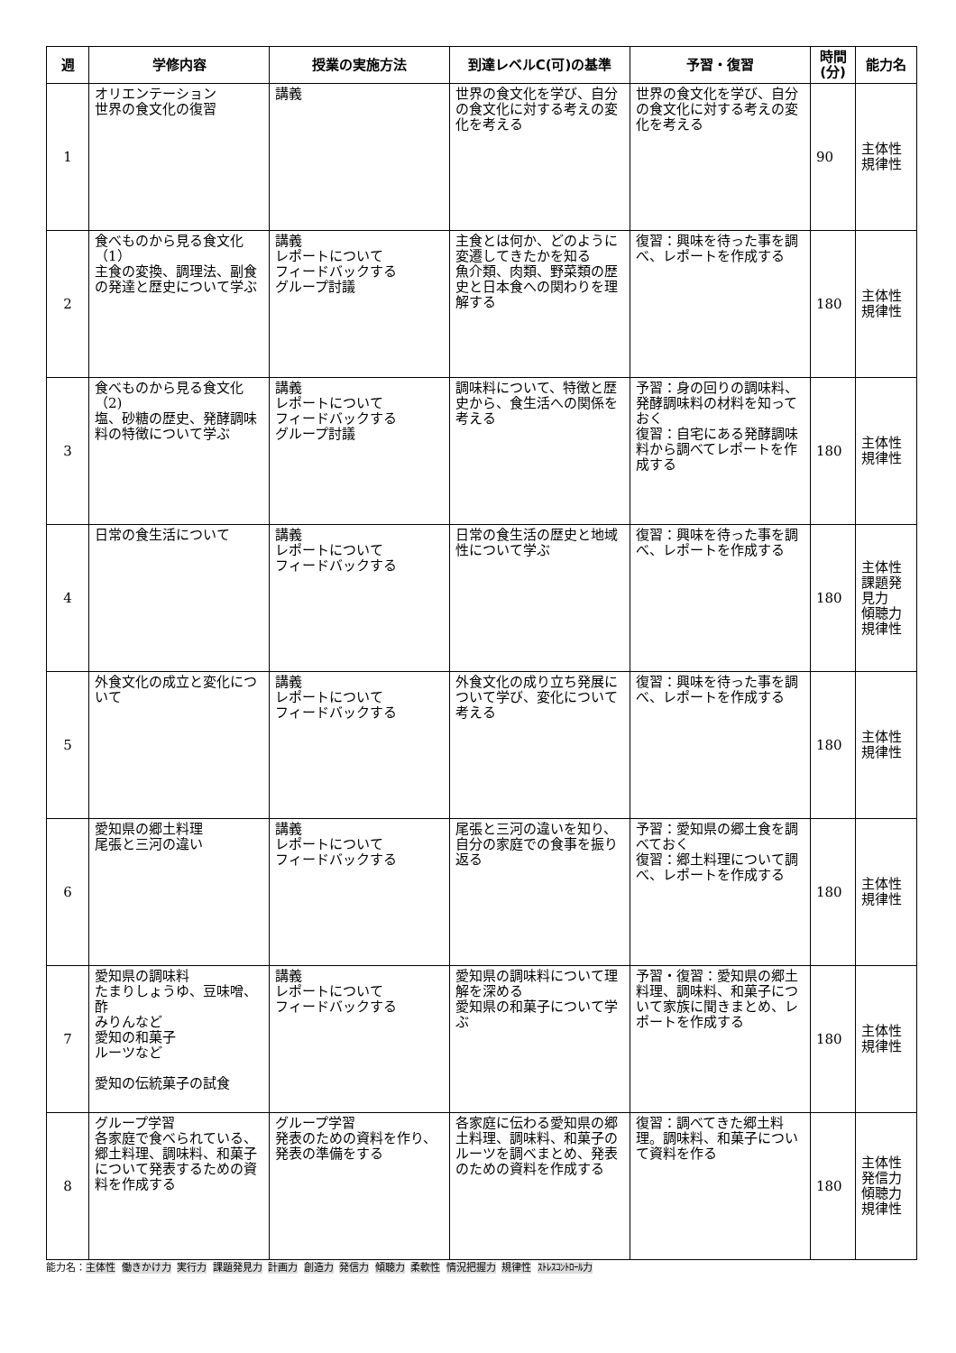| 週 | 学修内容 | 授業の実施方法 | 到達レベルC(可)の基準 | 予習・復習 | 時間(分) | 能力名 |
| --- | --- | --- | --- | --- | --- | --- |
| 1 | オリエンテーション 世界の食文化の復習 | 講義 | 世界の食文化を学び、自分の食文化に対する考えの変化を考える | 世界の食文化を学び、自分の食文化に対する考えの変化を考える | 90 | 主体性 規律性 |
| 2 | 食べものから見る食文化（1） 主食の変換、調理法、副食の発達と歴史について学ぶ | 講義 レポートについて フィードバックする グループ討議 | 主食とは何か、どのように変遷してきたかを知る 魚介類、肉類、野菜類の歴史と日本食への関わりを理解する | 復習：興味を待った事を調べ、レポートを作成する | 180 | 主体性 規律性 |
| 3 | 食べものから見る食文化（2) 塩、砂糖の歴史、発酵調味料の特徴について学ぶ | 講義 レポートについて フィードバックする グループ討議 | 調味料について、特徴と歴史から、食生活への関係を考える | 予習：身の回りの調味料、発酵調味料の材料を知っておく 復習：自宅にある発酵調味料から調べてレポートを作成する | 180 | 主体性 規律性 |
| 4 | 日常の食生活について | 講義 レポートについて フィードバックする | 日常の食生活の歴史と地域性について学ぶ | 復習：興味を待った事を調べ、レポートを作成する | 180 | 主体性 課題発見力 傾聴力 規律性 |
| 5 | 外食文化の成立と変化について | 講義 レポートについて フィードバックする | 外食文化の成り立ち発展について学び、変化について考える | 復習：興味を待った事を調べ、レポートを作成する | 180 | 主体性 規律性 |
| 6 | 愛知県の郷土料理 尾張と三河の違い | 講義 レポートについて フィードバックする | 尾張と三河の違いを知り、自分の家庭での食事を振り返る | 予習：愛知県の郷土食を調べておく 復習：郷土料理について調べ、レポートを作成する | 180 | 主体性 規律性 |
| 7 | 愛知県の調味料 たまりしょうゆ、豆味噌、酢 みりんなど 愛知の和菓子 ルーツなど 愛知の伝統菓子の試食 | 講義 レポートについて フィードバックする | 愛知県の調味料について理解を深める 愛知県の和菓子について学ぶ | 予習・復習：愛知県の郷土料理、調味料、和菓子について家族に聞きまとめ、レポートを作成する | 180 | 主体性 規律性 |
| 8 | グループ学習 各家庭で食べられている、郷土料理、調味料、和菓子について発表するための資料を作成する | グループ学習 発表のための資料を作り、発表の準備をする | 各家庭に伝わる愛知県の郷土料理、調味料、和菓子のルーツを調べまとめ、発表のための資料を作成する | 復習：調べてきた郷土料理。調味料、和菓子について資料を作る | 180 | 主体性 発信力 傾聴力 規律性 |
能力名：主体性 働きかけ力 実行力 課題発見力 計画力 創造力 発信力 傾聴力 柔軟性 情況把握力 規律性 ｽﾄﾚｽｺﾝﾄﾛｰﾙ力